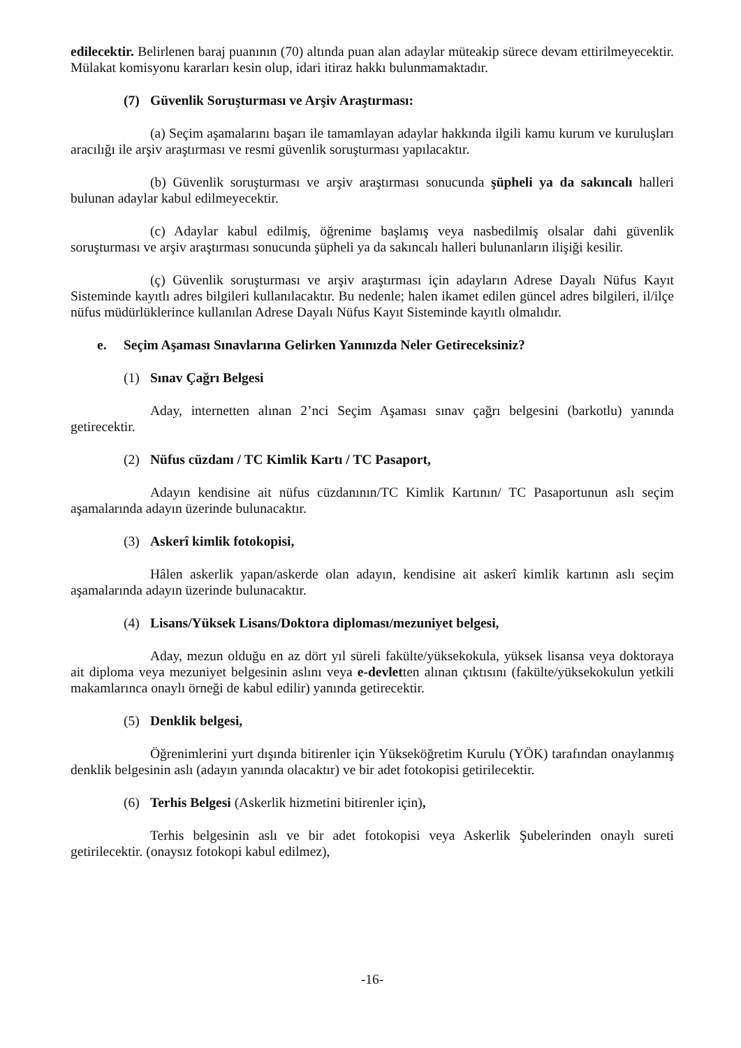edilecektir. Belirlenen baraj puanının (70) altında puan alan adaylar müteakip sürece devam ettirilmeyecektir. Mülakat komisyonu kararları kesin olup, idari itiraz hakkı bulunmamaktadır.
(7) Güvenlik Soruşturması ve Arşiv Araştırması:
(a) Seçim aşamalarını başarı ile tamamlayan adaylar hakkında ilgili kamu kurum ve kuruluşları aracılığı ile arşiv araştırması ve resmi güvenlik soruşturması yapılacaktır.
(b) Güvenlik soruşturması ve arşiv araştırması sonucunda şüpheli ya da sakıncalı halleri bulunan adaylar kabul edilmeyecektir.
(c) Adaylar kabul edilmiş, öğrenime başlamış veya nasbedilmiş olsalar dahi güvenlik soruşturması ve arşiv araştırması sonucunda şüpheli ya da sakıncalı halleri bulunanların ilişiği kesilir.
(ç) Güvenlik soruşturması ve arşiv araştırması için adayların Adrese Dayalı Nüfus Kayıt Sisteminde kayıtlı adres bilgileri kullanılacaktır. Bu nedenle; halen ikamet edilen güncel adres bilgileri, il/ilçe nüfus müdürlüklerince kullanılan Adrese Dayalı Nüfus Kayıt Sisteminde kayıtlı olmalıdır.
e. Seçim Aşaması Sınavlarına Gelirken Yanınızda Neler Getireceksiniz?
(1) Sınav Çağrı Belgesi
Aday, internetten alınan 2’nci Seçim Aşaması sınav çağrı belgesini (barkotlu) yanında getirecektir.
(2) Nüfus cüzdanı / TC Kimlik Kartı / TC Pasaport,
Adayın kendisine ait nüfus cüzdanının/TC Kimlik Kartının/ TC Pasaportunun aslı seçim aşamalarında adayın üzerinde bulunacaktır.
(3) Askerî kimlik fotokopisi,
Hâlen askerlik yapan/askerde olan adayın, kendisine ait askerî kimlik kartının aslı seçim aşamalarında adayın üzerinde bulunacaktır.
(4) Lisans/Yüksek Lisans/Doktora diploması/mezuniyet belgesi,
Aday, mezun olduğu en az dört yıl süreli fakülte/yüksekokula, yüksek lisansa veya doktoraya ait diploma veya mezuniyet belgesinin aslını veya e-devletten alınan çıktısını (fakülte/yüksekokulun yetkili makamlarınca onaylı örneği de kabul edilir) yanında getirecektir.
(5) Denklik belgesi,
Öğrenimlerini yurt dışında bitirenler için Yükseköğretim Kurulu (YÖK) tarafından onaylanmış denklik belgesinin aslı (adayın yanında olacaktır) ve bir adet fotokopisi getirilecektir.
(6) Terhis Belgesi (Askerlik hizmetini bitirenler için),
Terhis belgesinin aslı ve bir adet fotokopisi veya Askerlik Şubelerinden onaylı sureti getirilecektir. (onaysız fotokopi kabul edilmez),
-16-